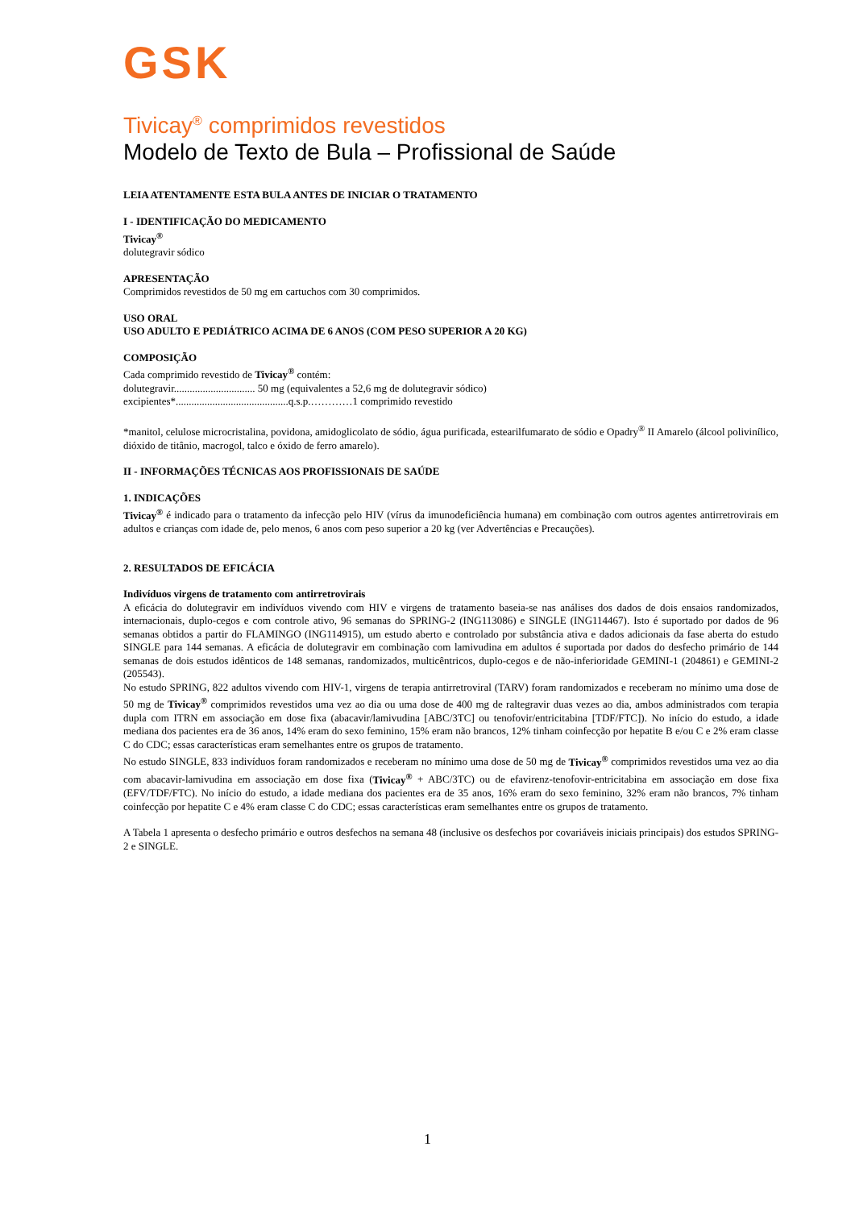GSK
Tivicay<sup>®</sup> comprimidos revestidos
Modelo de Texto de Bula – Profissional de Saúde
LEIA ATENTAMENTE ESTA BULA ANTES DE INICIAR O TRATAMENTO
I - IDENTIFICAÇÃO DO MEDICAMENTO
Tivicay<sup>®</sup>
dolutegravir sódico
APRESENTAÇÃO
Comprimidos revestidos de 50 mg em cartuchos com 30 comprimidos.
USO ORAL
USO ADULTO E PEDIÁTRICO ACIMA DE 6 ANOS (COM PESO SUPERIOR A 20 KG)
COMPOSIÇÃO
Cada comprimido revestido de Tivicay<sup>®</sup> contém:
dolutegravir............................... 50 mg (equivalentes a 52,6 mg de dolutegravir sódico)
excipientes*...........................................q.s.p.…………1 comprimido revestido
*manitol, celulose microcristalina, povidona, amidoglicolato de sódio, água purificada, estearilfumarato de sódio e Opadry<sup>®</sup> II Amarelo (álcool polivinílico, dióxido de titânio, macrogol, talco e óxido de ferro amarelo).
II - INFORMAÇÕES TÉCNICAS AOS PROFISSIONAIS DE SAÚDE
1. INDICAÇÕES
Tivicay<sup>®</sup> é indicado para o tratamento da infecção pelo HIV (vírus da imunodeficiência humana) em combinação com outros agentes antirretrovirais em adultos e crianças com idade de, pelo menos, 6 anos com peso superior a 20 kg (ver Advertências e Precauções).
2. RESULTADOS DE EFICÁCIA
Indivíduos virgens de tratamento com antirretrovirais
A eficácia do dolutegravir em indivíduos vivendo com HIV e virgens de tratamento baseia-se nas análises dos dados de dois ensaios randomizados, internacionais, duplo-cegos e com controle ativo, 96 semanas do SPRING-2 (ING113086) e SINGLE (ING114467). Isto é suportado por dados de 96 semanas obtidos a partir do FLAMINGO (ING114915), um estudo aberto e controlado por substância ativa e dados adicionais da fase aberta do estudo SINGLE para 144 semanas. A eficácia de dolutegravir em combinação com lamivudina em adultos é suportada por dados do desfecho primário de 144 semanas de dois estudos idênticos de 148 semanas, randomizados, multicêntricos, duplo-cegos e de não-inferioridade GEMINI-1 (204861) e GEMINI-2 (205543).
No estudo SPRING, 822 adultos vivendo com HIV-1, virgens de terapia antirretroviral (TARV) foram randomizados e receberam no mínimo uma dose de 50 mg de Tivicay<sup>®</sup> comprimidos revestidos uma vez ao dia ou uma dose de 400 mg de raltegravir duas vezes ao dia, ambos administrados com terapia dupla com ITRN em associação em dose fixa (abacavir/lamivudina [ABC/3TC] ou tenofovir/entricitabina [TDF/FTC]). No início do estudo, a idade mediana dos pacientes era de 36 anos, 14% eram do sexo feminino, 15% eram não brancos, 12% tinham coinfecção por hepatite B e/ou C e 2% eram classe C do CDC; essas características eram semelhantes entre os grupos de tratamento.
No estudo SINGLE, 833 indivíduos foram randomizados e receberam no mínimo uma dose de 50 mg de Tivicay<sup>®</sup> comprimidos revestidos uma vez ao dia com abacavir-lamivudina em associação em dose fixa (Tivicay<sup>®</sup> + ABC/3TC) ou de efavirenz-tenofovir-entricitabina em associação em dose fixa (EFV/TDF/FTC). No início do estudo, a idade mediana dos pacientes era de 35 anos, 16% eram do sexo feminino, 32% eram não brancos, 7% tinham coinfecção por hepatite C e 4% eram classe C do CDC; essas características eram semelhantes entre os grupos de tratamento.
A Tabela 1 apresenta o desfecho primário e outros desfechos na semana 48 (inclusive os desfechos por covariáveis iniciais principais) dos estudos SPRING-2 e SINGLE.
1